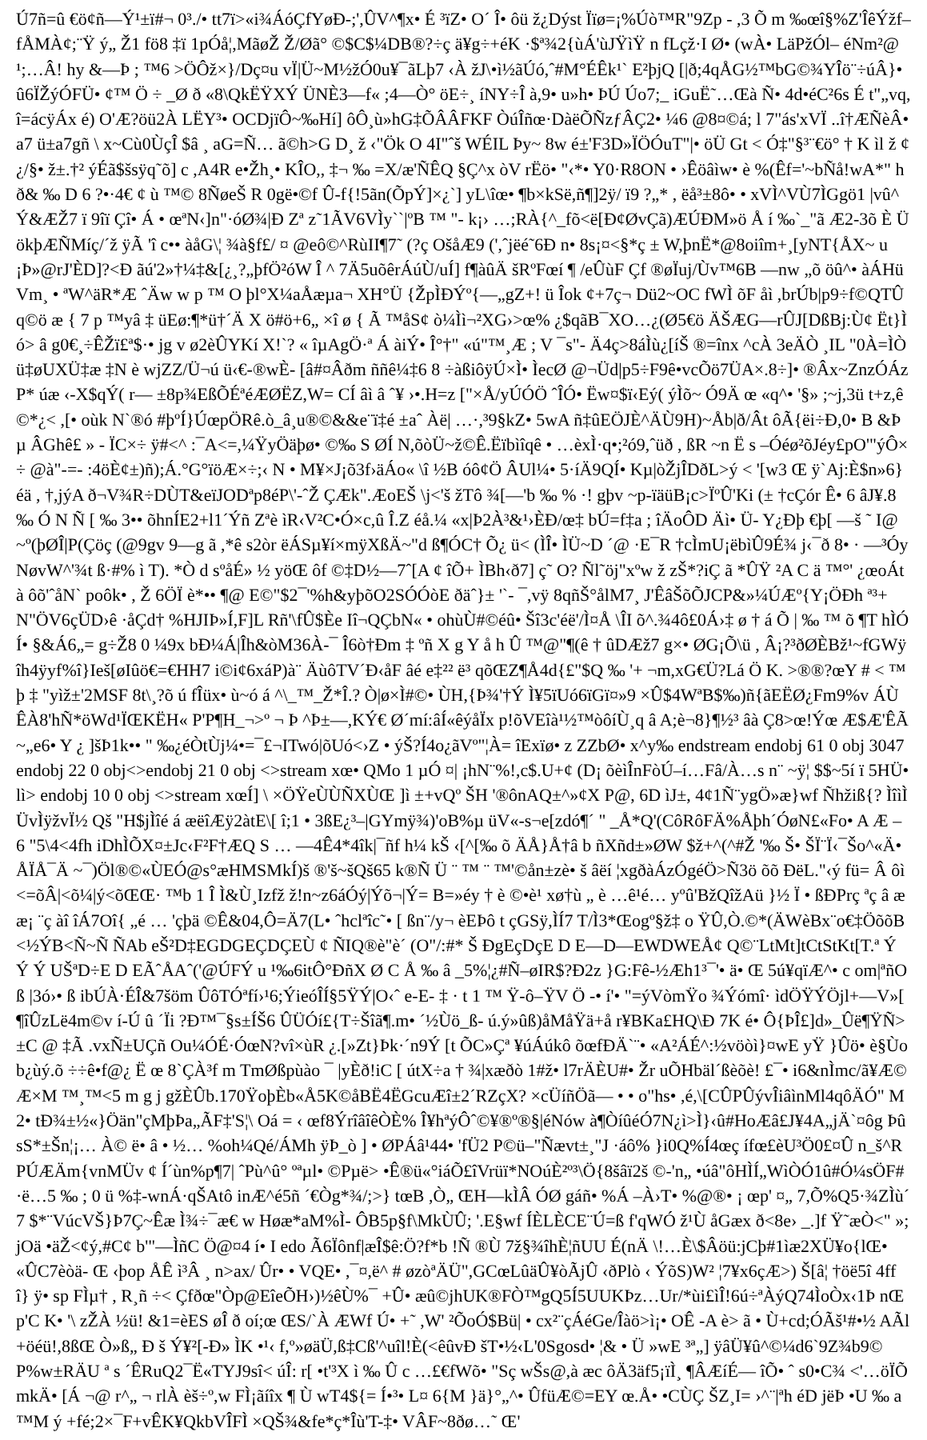Ú7ñ=û €ö¢ñ—Ý¹±ï#¬ 0³./• tt7ï>«i¾ÁóÇfYøÐ-;',ÛV^¶x• É ³ïZ• O´ Î• ôü ž¿Dýst Ïïø=¡%Úò™R"9Zp - ,3 Õ m ‰œî§%Z'ÎêÝžf– fÅMÀ¢;¨Ÿ ý„ Ž1 fö8 ‡ï 1pÓå¦,MãøŽ Ž/Øã° ©$C$¼DB®?÷ç ä¥g÷+éK ·$ª¾2{ùÁ'ùJŸìŸ n fLçž·I Ø• (wÀ• LäPžÓl– éNm²@¹;…Â! hy &—Þ ; ™6 >ÖÔž×}/Dç¤u vÏ|Ü~M½žÓ0u¥¯ãLþ7 ‹À žJ\•ì½ãÚó,ˆ#M°ÉÊk¹` E²þjQ [|ð;4qÅG½™bG©¾YÎö¨÷úÂ}• û6ÏŽýÓFÜ• ¢™ Ö ÷ _Ø ð «8\QkËŸXÝ ÜNÈ3—f« ;4—Ò° öE÷¸ íNY÷Î à,9• u»h• ÞÚ Úo7;_ iGuË˜…Œà Ñ• 4d•éC²6s É t"„vq,î=ácÿÁx é) O'Æ?öü2À LËY³• OCDjïÔ~‰Hí] ôÔ¸ù»hG‡ÕÂÂFKF ÒúÎñœ·DàëÕÑzƒÂÇ2• ¼6 @8¤©á; l 7"ás'xVÏ ..î†ÆÑèÂ• a7 ü±a7gñ \ x~Cù0ÙçÎ $â ¸ aG=Ñ… ã©h>G D¸ ž ‹"Ök O 4I"ˆš WÉIL Þy~ 8w é±'F3D»ÏÖÓuT"|• öÜ Gt < Ó‡"§³¨€ö° † K ìl ž ¢ ¿/§• ž±.†² ýÉã$šsÿq˜õ] c ,A4R e•Žh¸• KÎO,, ‡¬ ‰ =X/æ'ÑÊQ §Ç^x òV rËö• "‹*• Y0·R8ON • ›Êöâìw• è %(Êf='~bÑå!wA*" hð& ‰ D 6 ?•·4€ ¢ ù ™© 8ÑøeŠ R 0gë•©f Û-f{!5ãn(ÕpÝ]×¿`] yL\îœ• ¶b×kSë,ñ¶]2ÿ/ ï9 ?„* , ëå³±8ô• • xVÌ^VÙ7ÌGgö1 |vû^Ý&ÆŽ7 ï 9îï Çî• Á • œªN‹]n"·óØ¾|Ð Zª z˜1ÃV6VÌy``|ºB ™ "- k¡› …;RÀ{^_fõ<ë[Ð¢ØvÇã)ÆÚÐM»ö Å í ‰`_"ã Æ2-3õ È ÜökþÆÑMíç/´ž ÿÃ 'î c•• àåG\¦ ¾à§f£/ ¤ @eô©^RùII¶7˜ (?ç OšåÆ9 (',ˆjëé˜6Ð n• 8s¡¤<§*ç ± W,þnË*@8oiîm+¸[yNT{ÅX~ u¡Þ»@rJ'ÈD]?<Ð ãú'2»†¼‡&[¿¸?„þfÖ²óW Î ^ 7Ä5uõêrÁúÙ/uÍ] f¶àûÄ šRºFœí ¶ /eÛùF Çf ®øÏuj/Ùv™6B —nw „õ öû^• àÁHüVm¸ • ªW^äR*Æ ˆÄw w p ™ O þl°X¼aÅæµa¬ XH°Ü {ŽpÌÐÝº{—„gZ+! ü Îok ¢+7ç¬ Dü2~OC fWÌ õF åì ,brÚb|p9÷f©QTÛq©ö æ { 7 p ™yâ ‡ üEø:¶*ü†´Ä X ö#ö+6„ ×î ø { Ã ™åS¢ ò¼Ìì¬²XG›>œ% ¿$qãB¯XO…¿(Ø5€ö ÄŠÆG—rÛJ[DßBj:Ù¢ Ët}Ìó> â g0€¸÷ÊŽï£ª$·• jg v ø2èÛYKí X!`? « îµAgÖ·ª Á àiÝ• Î°†" «ú"™¸Æ ; V ¯s"- Ä4ç>8áÌù¿[íŠ ®=înx ^cÀ 3eÄÒ ¸IL "0À=ÌÒü‡øUXÜ‡æ ‡N è wjZZ/Ü¬ú ü‹€-®wÈ- [â#¤Âðm ññê¼‡6 8 ÷àßiôÿÚ×Ì• ÌecØ @¬Üd|p5÷F9ê•vcÕö7ÜA×.8÷]• ®Âx~ZnzÓÁzP* úæ ‹-X$qÝ( r— ±8p¾EßÕÉªéÆØËZ,W= CÍ âì â ˆ¥ ›•.H=z ["×Å/yÚÓÖ ˆÎÓ• Ëw¤$ï‹Eý( ýÌõ~ Ó9Ä œ «q^• '§» ;~j,3ü t+z,ê©*¿< ,[• oùk N`®ó #þºÍ}ÚœpÖRê.ò_â¸u®©&&e¨ï‡é ±aˆ Àë| …·,³9§kZ• 5wA ñ‡ûEÖJÈ^ÄÙ9H)~Åb|ð/Ât ôÃ{ëi÷Ð,0• B &Þ µ ÂGhê£ » - ÏC×÷ ÿ#<^ :¯A<=,¼ŸyÖäþø• ©‰ S ØÍ N,õòÜ~ž©Ê.Ëïbìîqê • …èxÌ·q•;²ó9,ˆüð , ßR ~n Ë s –Óéø²õJéy£pO'"ýÔ×÷ @à"-=- :4öÈ¢±)ñ);Á.°G°ïöÆ×÷;‹ N • M¥×J¡õ3f›äÁo« \î ½B óô¢Ö ÂUl¼• 5·íÄ9QÍ• Kµ|òŽjÎDðL>ý < '[w3 Œ ÿ`Aj:È$n»6} éä , †,jýA ð¬V¾R÷DÙT&eïJODªp8éP\'-ˆŽ ÇÆk".ÆoEŠ \j<'š žTô ¾[—'b ‰ % ·! gþv ~p-ïäüB¡c>ÏºÛ'Ki (± †cÇór Ê• 6 âJ¥.8 ‰ Ó N Ñ [ ‰ 3•• õhnÍE2+l1´Ýñ Zªè ìR‹V²C•Ó×c,û Î.Z éå.¼ «x|Þ2À³&¹›ÈÐ/œ‡ bÚ=f‡a ; îÄoÔD Äì• Ü- Y¿Ðþ €þ[ —š ˜ I@ ~º(þØÎ|P(Çöç (@9gv 9—g ã ,*ê s2òr ëÁSµ¥í×mÿXßÄ~"d ß¶ÓC† Õ¿ ü< (ÌÎ• ÌÜ~D ´@ ·E¯R †cÌmU¡ëbìÛ9É¾ j‹¯ð 8• · —³ÓyNøvW^'¾t ß·#% ì T). *Ò d sºåÉ» ½ yöŒ ôf ©‡D½—7ˆ[A ¢ îÕ+ ÌBh‹ð7] ç˜ O? Ñl˜öj"xºw ž zŠ*?iÇ ã *ÛŸ ²A C ä ™°' ¿œoÁtà ôõ'ˆåN` poôk• , Ž 6ÖÏ è*•• ¶@ E©"$2¯'%h&yþõO2SÓÓòE ðäˆ}± '`- ¯,vÿ 8qñŠ°ålM7¸ J'ÊâŠõÕJCP&»¼ÚÆº{Y¡ÖÐh ª³+N"ÖV6çÜD›ê ·åÇd† %HJIÞ»Í,F]L Rñ'\fÛ$Èe Iî¬QÇbN« • ohùÙ#©éû• Šî3c'éë'/Ì¤Å \ÎI õ^.¾4ô£0Á›‡ ø † á Õ | ‰ ™ õ ¶T hÌÓÍ• §&Á6„= g÷Ž8 0 ¼9x bÐ¼Á|Îh&òM36À-¯ Î6ò†Ðm ‡ ºñ X g Y å h Û ™@"¶(ê † ûDÆž7 g×• ØG¡Õ\ü , Â¡?³ðØÈBž¹~fGWÿîh4ÿyf%î}Ieš[øIûö€=€HH7 i©i¢6xáP)à¨ ÄùôTV´Ð‹åF âé e‡²² ë³ qõŒZ¶Å4d{£"$Q ‰ '+ ¬m,xG€Ü?Lá Ö K. >®®?œY # < ™þ ‡ "yìž±'2MSF 8t\¸?õ ú fÎüx• ù~ó á ^\_™_Ž*Î.? Ò|ø×Ì#©• ÙH,{Þ¾'†Ý Ì¥5ïUó6ïGï¤»9 ×Û$4WªB$‰)ñ{ãEËØ¿Fm9%v ÁÙ ÊÀ8'hÑ*öWd¹ÏŒKËH« P'P¶H_¬>º ¬ Þ ^Þ±—,KÝ€ Ø´mí:âÍ«êýåÏx p!õVEîà¹½™òôíÙ¸q â A;è¬8}¶½³ âà Ç8>œ!Ýœ Æ$Æ'ÊÃ~„e6• Y ¿ ]šÞ1k•• " ‰¿éÒtÙj¼•=¯£¬ITwó|õUó<›Z • ýŠ?Í4o¿ãVº"¦À= îExïø• z ZZbØ• x^y‰ endstream endobj 61 0 obj 3047 endobj 22 0 obj<>endobj 21 0 obj <>stream xœ• QMo 1 µÓ ¤| ¡hN¨%!,c$.U+¢ (D¡ õèìÎnFòÚ–í…Fâ/À…s n¨ ~ÿ¦ $$~5í ï 5HÜ• lì> endobj 10 0 obj <>stream xœÍ] \ ×ÖŸeÙÙÑXÙŒ ]ì ±+vQº ŠH '®ônAQ±^»¢X P@, 6D ìJ±, 4¢1Ñ¨ygÖ»æ}wf Ñhžiß{? ÌîìÌÜvÌÿžvÏ½ Qš "H$jÌîé á æëîÆÿ2àtE\[ î;1 • 3ßE¿³–|GYmÿ¾)'oB%µ üV«-s¬e[zdó¶´ " _Å*Q'(CôRôFÄ%Åþh´ÓøN£«Fo• A Æ – 6 "5\4<4fh iDhÌÕX¤±Jc‹F²F†ÆQ S … —4Ê4*4îk|¯ñf h¼ kŠ ‹[^[‰ õ ÄÅ}Å†â b ñXñd±»ØW $ž+^(^#Ž '‰ Š• ŠÏ¨Ï‹¯Šo^«Ä• ÅÏÅ¯Ä ~¯)Öl®©«ÙEÓ@s°æHMSMkÍ)š ®'š~šQš65 k®Ñ Ü ¨ ™ ¨ ™'©ån±zè• š âëí ¦xgðàÁzÓgéÖ>Ñ3ö õõ ÐëL."‹ý fü= Â ôì<=õÂ|<õ¼|ý<õŒŒ· ™b 1 Î Ì&Ù¸Izfž ž!n~z6áÓý|Ýõ¬|Ý= B=»éy † è ©•è¹ xø†ù „ è …ê¹é… yºû'BžQîžAü }½ Ï • ßÐPrç ªç â ææ¡ ¨ç àî îÁ7Oî{ „é … 'çþä ©Ê&04,Ô=Ä7(L• ˆhclªîc˜• [ ßn¨/y¬ èEÞô t çGSÿ,ÌÍ7 T/Ì3*Œogº§ž‡ o ŸÛ,Ò.©*(ÄWèBx¨o€‡ÖõõB<½ÝB<Ñ~Ñ ÑAb eŠ²D‡EGDGEÇDÇEÙ ¢ ÑIQ®è"è´ (O"/:#* Š ÐgEçDçE D E—D—EWDWEÅ¢ Q©¨LtMt]tCtStKt[T.ª Ý Ý Ý UŠªD÷E D EÃˆÅAˆ('@ÚFÝ u ¹‰6itÔ°ÐñX Ø C Å ‰ â _5%¦¿#Ñ–øIR$?Ð2z }G:Fê-½Æh1³¯'• ä• Œ 5ú¥qïÆ^• c om|ªñOß |3ó›• ß ibÚÀ·ÉÎ&7šöm ÛôTÓªfí›¹6;ÝieóÎÍ§5ŸÝ|O‹ˆ e-E- ‡ · t 1 ™ Ÿ-ô–ŸV Ö -• í'• "=ýVòmŸo ¾Ýómî· ìdÖŸÝÖjl+—V»[ ¶îÛzLë4m©v í-Ú û ´Ïi ?Ð™¯§s±ÍŠ6 ÛÜÓí£{T÷Šîã¶.m• ´½Ùö_ß- ú.ý»ûß)åMåŸä+å r¥BKa£HQ\Ð 7K é• Ô{ÞÎ£]d»_Ûë¶ŸÑ>±C @ ‡Ã .vxÑ±UÇñ Ou¼ÓÉ·ÓœN?vî×ùR ¿.[»Zt}Þk·´n9Ý [t ÕC»Çª ¥úÁúkô õœfÐÄ`¨• «A²ÁÉ^:½vöòì}¤wE yŸ }Ûö• è§Ùob¿ùý.õ ÷÷ê•f@¿ Ë œ 8`ÇÀ³f m TmØßpùào ¯ |yÈð!iC [ útX÷a † ¾|xæðò 1#ž• l7rÄÈU#• Žr uÕHbäl´ßèõè! £¯• i6&nÌmc/ã¥Æ©Æ×M ™¸™<5 m g j gžÈÛb.170ŸoþÈb«Å5K©åBË4ËGcuÆî±2´RZçX? ×cÜíñÖã— • • o"hs• ,é,\[CÛPÛývÎiâìnMl4qôÄÓ" M2• tÐ¾±½«}Öän"çMþÞa„ÃF‡'S¦\ Oá = ‹ œf8ÝrîâîêÒÈ% Î¥hªýÔˆ©¥®º®§|éNów à¶ÒíûéÓ7N¿ì>Ì}‹û#HoÆâ£J¥4A„jÄ`¤ôg ÞûsS*±Šn¦¡… À© ë• â • ½… %oh¼Qé/ÁMh ÿÞ_ò ] • ØPÁâ¹44• 'fÜ2 P©ü–"Ñævt±¸"J ·áô% }i0Q%Í4œç ífœ£èU³Ö0£¤Û n_š^RPÚÆÄm{vnMÜv ¢ Í´ùn%p¶7| ˆPù^û° ºªµl• ©Pµë> •Ê®ü«°iáÕ£îVrüï*NOúÈ²º³\Ö{8šâï2š ©-'n„ •úâ"ôHÌÍ„WìÒÓ1û#Ó¼sÖF# ·ë…5 ‰ ; 0 ü %‡-wnÁ·qŠAtô inÆ^é5ñ ´€Òg*¾/;>} tœB ,Ò„ ŒH—kÌÂ ÓØ gáñ• %Á –À›T• %@®• ¡ œp' ¤„ 7,Õ%Q5·¾ZÌù´ 7 $*¨VúcVŠ}Þ7Ç~Êæ Ì¾÷¯æ€ w Høæ*aM%Ì- ÔB5p§f\MkÙÛ; '.E§wf ÍÈLÈCE¨Ú=ß f'qWÓ ž¹Ù åGæx ð<8e› _.]f Ÿ˜æÒ<" »;jOä •äŽ<¢ý,#C¢ b'"—ÌñC Ö@¤4 í• I edo Ã6Ïônf|æÎ$ê:Ö?f*b !Ñ ®Ù 7ž§¾îhÈ¦ñUU É(nÄ \!…È\$Âöü:jCþ#1ìæ2XÜ¥o{lŒ• «ÛC7èòä- Œ ‹þop ÅÊ ì³Â ¸ n>ax/ Ûr• • VQE• ,¯¤,ë^ # øzòªÄÜ",GCœLûäÛ¥òÃjÛ ‹ðPlò ‹ ÝõS)W² ¦7¥x6çÆ>) Š[â¦ †öë5î 4ff î} ÿ• sp FÌµ† , R¸ñ ÷< Çfðœ"Òp@EîeÕH›)½êÙ%¯ +Û• æû©jhUK®FÒ™gQ5Í5UUKÞz…Ur/*ùi£ìÎ!6ú÷ªÀýQ74ÌoÒx‹1Þ nŒp'C K• '\ zŽÀ ½ü! &1=èES øÎ ð oí;œ ŒS/`À ÆWf Ú• +˜ ,W' ²ÕoÓ$Bü| • cx²¨çÁéGe/Îàö>ì¡• OÊ -A è> ã • Ù+cd;ÓÃš¹#•½ AÃl+öéü!,8ßŒ Ò»ß„ Ð š Ý¥²[-Ð» ÌK •¹‹ f,º»øäÜ,ß‡Cß'^uîl!È(<êûvÐ šT•½‹L'0Sgosd• ¦& • Ü »wE ³ª„] ÿâÜ¥û^©¼d6`9Z¾b9© P%w±RÄU ª s ´ÊRuQ2¯Ë«TYJ9sî< úÎ: r[ •t'³X ì ‰ Û c …£€fWõ• "Sç wŠs@,à æc ôÄ3äf5¡ïÌ¸ ¶ÂÆíÉ— îÕ• ˆ s0•C¾ <'…öÏÕmkÄ• [Á ¬@ r^„ ¬ rlÀ èš÷º,w FÌ¡ãíîx ¶ Ù wT4${= Í•³• L¤ 6{M }ä}°„^• ÛfüÆ©=EY œ.Å• •CÙÇ ŠZ¸I= ›^¨|ªh éD jëÞ •U ‰ a™M ý +fé;2×¯F+vÊK¥QkbVÎFÌ ×QŠ¾&fe*ç*Îù'T-‡• VÂF~8ðø…˜ Œ'